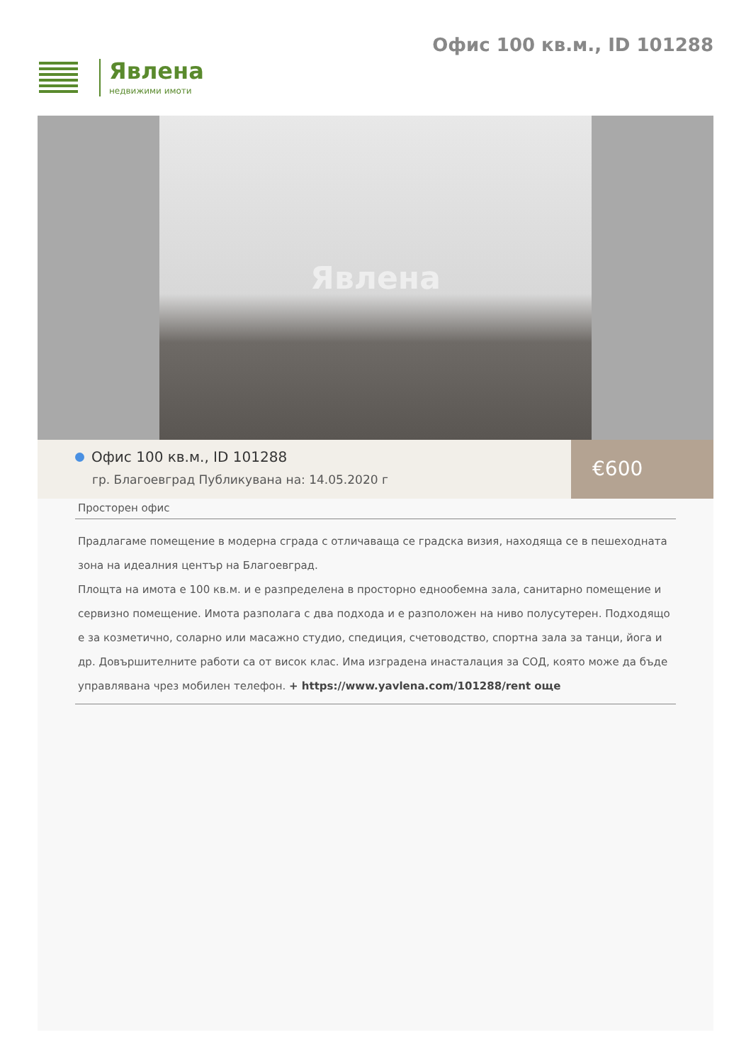Явлена
недвижими имоти
Офис 100 кв.м., ID 101288
Явлена
Офис 100 кв.м., ID 101288
гр. Благоевград Публикувана на: 14.05.2020 г
€600
Просторен офис
Прадлагаме помещение в модерна сграда с отличаваща се градска визия, находяща се в пешеходната зона на идеалния център на Благоевград.
Площта на имота е 100 кв.м. и е разпределена в просторно еднообемна зала, санитарно помещение и сервизно помещение. Имота разполага с два подхода и е разположен на ниво полусутерен. Подходящо е за козметично, соларно или масажно студио, спедиция, счетоводство, спортна зала за танци, йога и др. Довършителните работи са от висок клас. Има изградена инасталация за СОД, която може да бъде управлявана чрез мобилен телефон. + https://www.yavlena.com/101288/rent още